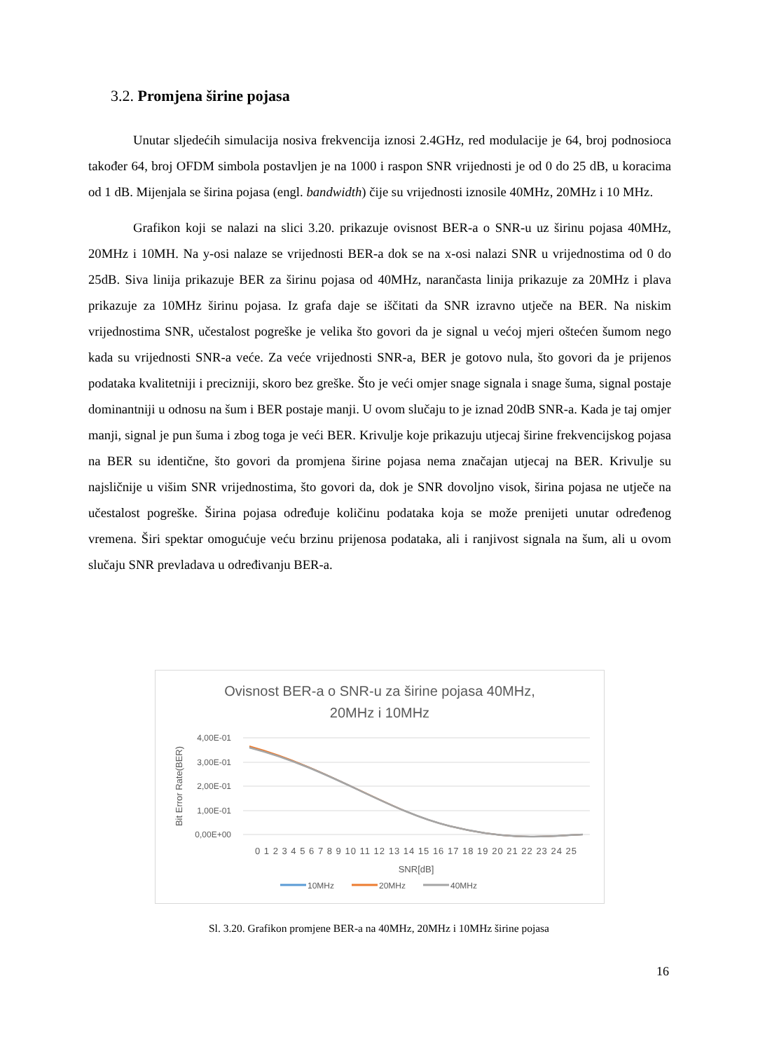3.2. Promjena širine pojasa
Unutar sljedećih simulacija nosiva frekvencija iznosi 2.4GHz, red modulacije je 64, broj podnosioca također 64, broj OFDM simbola postavljen je na 1000 i raspon SNR vrijednosti je od 0 do 25 dB, u koracima od 1 dB. Mijenjala se širina pojasa (engl. bandwidth) čije su vrijednosti iznosile 40MHz, 20MHz i 10 MHz.
Grafikon koji se nalazi na slici 3.20. prikazuje ovisnost BER-a o SNR-u uz širinu pojasa 40MHz, 20MHz i 10MH. Na y-osi nalaze se vrijednosti BER-a dok se na x-osi nalazi SNR u vrijednostima od 0 do 25dB. Siva linija prikazuje BER za širinu pojasa od 40MHz, narančasta linija prikazuje za 20MHz i plava prikazuje za 10MHz širinu pojasa. Iz grafa daje se iščitati da SNR izravno utječe na BER. Na niskim vrijednostima SNR, učestalost pogreške je velika što govori da je signal u većoj mjeri oštećen šumom nego kada su vrijednosti SNR-a veće. Za veće vrijednosti SNR-a, BER je gotovo nula, što govori da je prijenos podataka kvalitetniji i precizniji, skoro bez greške. Što je veći omjer snage signala i snage šuma, signal postaje dominantniji u odnosu na šum i BER postaje manji. U ovom slučaju to je iznad 20dB SNR-a. Kada je taj omjer manji, signal je pun šuma i zbog toga je veći BER. Krivulje koje prikazuju utjecaj širine frekvencijskog pojasa na BER su identične, što govori da promjena širine pojasa nema značajan utjecaj na BER. Krivulje su najsličnije u višim SNR vrijednostima, što govori da, dok je SNR dovoljno visok, širina pojasa ne utječe na učestalost pogreške. Širina pojasa određuje količinu podataka koja se može prenijeti unutar određenog vremena. Širi spektar omogućuje veću brzinu prijenosa podataka, ali i ranjivost signala na šum, ali u ovom slučaju SNR prevladava u određivanju BER-a.
Ovisnost BER-a o SNR-u za širine pojasa 40MHz,
20MHz i 10MHz
4,00E-01
3,00E-01
2,00E-01
1,00E-01
0,00E+00
Bit Error Rate(BER)
0 1 2 3 4 5 6 7 8 9 10 11 12 13 14 15 16 17 18 19 20 21 22 23 24 25
SNR[dB]
10MHz
20MHz
40MHz
Sl. 3.20. Grafikon promjene BER-a na 40MHz, 20MHz i 10MHz širine pojasa
16